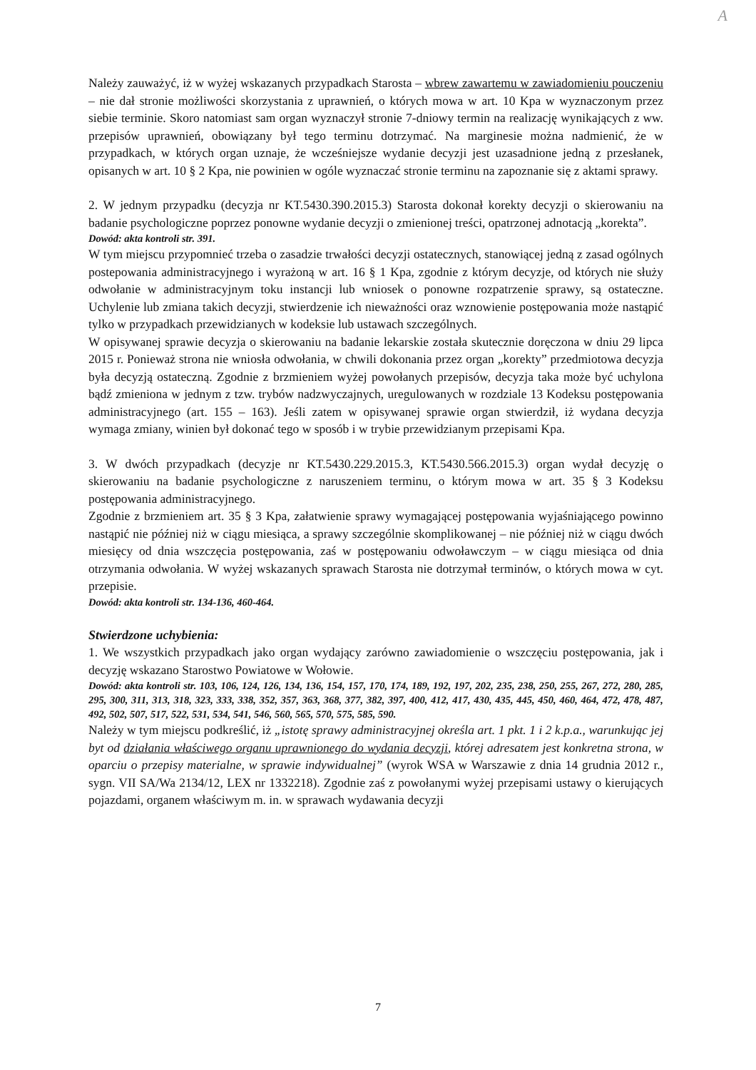A
Należy zauważyć, iż w wyżej wskazanych przypadkach Starosta – wbrew zawartemu w zawiadomieniu pouczeniu – nie dał stronie możliwości skorzystania z uprawnień, o których mowa w art. 10 Kpa w wyznaczonym przez siebie terminie. Skoro natomiast sam organ wyznaczył stronie 7-dniowy termin na realizację wynikających z ww. przepisów uprawnień, obowiązany był tego terminu dotrzymać. Na marginesie można nadmienić, że w przypadkach, w których organ uznaje, że wcześniejsze wydanie decyzji jest uzasadnione jedną z przesłanek, opisanych w art. 10 § 2 Kpa, nie powinien w ogóle wyznaczać stronie terminu na zapoznanie się z aktami sprawy.
2. W jednym przypadku (decyzja nr KT.5430.390.2015.3) Starosta dokonał korekty decyzji o skierowaniu na badanie psychologiczne poprzez ponowne wydanie decyzji o zmienionej treści, opatrzonej adnotacją „korekta”.
Dowód: akta kontroli str. 391.
W tym miejscu przypomnieć trzeba o zasadzie trwałości decyzji ostatecznych, stanowiącej jedną z zasad ogólnych postepowania administracyjnego i wyrażoną w art. 16 § 1 Kpa, zgodnie z którym decyzje, od których nie służy odwołanie w administracyjnym toku instancji lub wniosek o ponowne rozpatrzenie sprawy, są ostateczne. Uchylenie lub zmiana takich decyzji, stwierdzenie ich nieważności oraz wznowienie postępowania może nastąpić tylko w przypadkach przewidzianych w kodeksie lub ustawach szczególnych.
W opisywanej sprawie decyzja o skierowaniu na badanie lekarskie została skutecznie doręczona w dniu 29 lipca 2015 r. Ponieważ strona nie wniosła odwołania, w chwili dokonania przez organ „korekty” przedmiotowa decyzja była decyzją ostateczną. Zgodnie z brzmieniem wyżej powołanych przepisów, decyzja taka może być uchylona bądź zmieniona w jednym z tzw. trybów nadzwyczajnych, uregulowanych w rozdziale 13 Kodeksu postępowania administracyjnego (art. 155 – 163). Jeśli zatem w opisywanej sprawie organ stwierdził, iż wydana decyzja wymaga zmiany, winien był dokonać tego w sposób i w trybie przewidzianym przepisami Kpa.
3. W dwóch przypadkach (decyzje nr KT.5430.229.2015.3, KT.5430.566.2015.3) organ wydał decyzję o skierowaniu na badanie psychologiczne z naruszeniem terminu, o którym mowa w art. 35 § 3 Kodeksu postępowania administracyjnego.
Zgodnie z brzmieniem art. 35 § 3 Kpa, załatwienie sprawy wymagającej postępowania wyjaśniającego powinno nastąpić nie później niż w ciągu miesiąca, a sprawy szczególnie skomplikowanej – nie później niż w ciągu dwóch miesięcy od dnia wszczęcia postępowania, zaś w postępowaniu odwoławczym – w ciągu miesiąca od dnia otrzymania odwołania. W wyżej wskazanych sprawach Starosta nie dotrzymał terminów, o których mowa w cyt. przepisie.
Dowód: akta kontroli str. 134-136, 460-464.
Stwierdzone uchybienia:
1. We wszystkich przypadkach jako organ wydający zarówno zawiadomienie o wszczęciu postępowania, jak i decyzję wskazano Starostwo Powiatowe w Wołowie.
Dowód: akta kontroli str. 103, 106, 124, 126, 134, 136, 154, 157, 170, 174, 189, 192, 197, 202, 235, 238, 250, 255, 267, 272, 280, 285, 295, 300, 311, 313, 318, 323, 333, 338, 352, 357, 363, 368, 377, 382, 397, 400, 412, 417, 430, 435, 445, 450, 460, 464, 472, 478, 487, 492, 502, 507, 517, 522, 531, 534, 541, 546, 560, 565, 570, 575, 585, 590.
Należy w tym miejscu podkreślić, iż „istotę sprawy administracyjnej określa art. 1 pkt. 1 i 2 k.p.a., warunkując jej byt od działania właściwego organu uprawnionego do wydania decyzji, której adresatem jest konkretna strona, w oparciu o przepisy materialne, w sprawie indywidualnej” (wyrok WSA w Warszawie z dnia 14 grudnia 2012 r., sygn. VII SA/Wa 2134/12, LEX nr 1332218). Zgodnie zaś z powołanymi wyżej przepisami ustawy o kierujących pojazdami, organem właściwym m. in. w sprawach wydawania decyzji
7